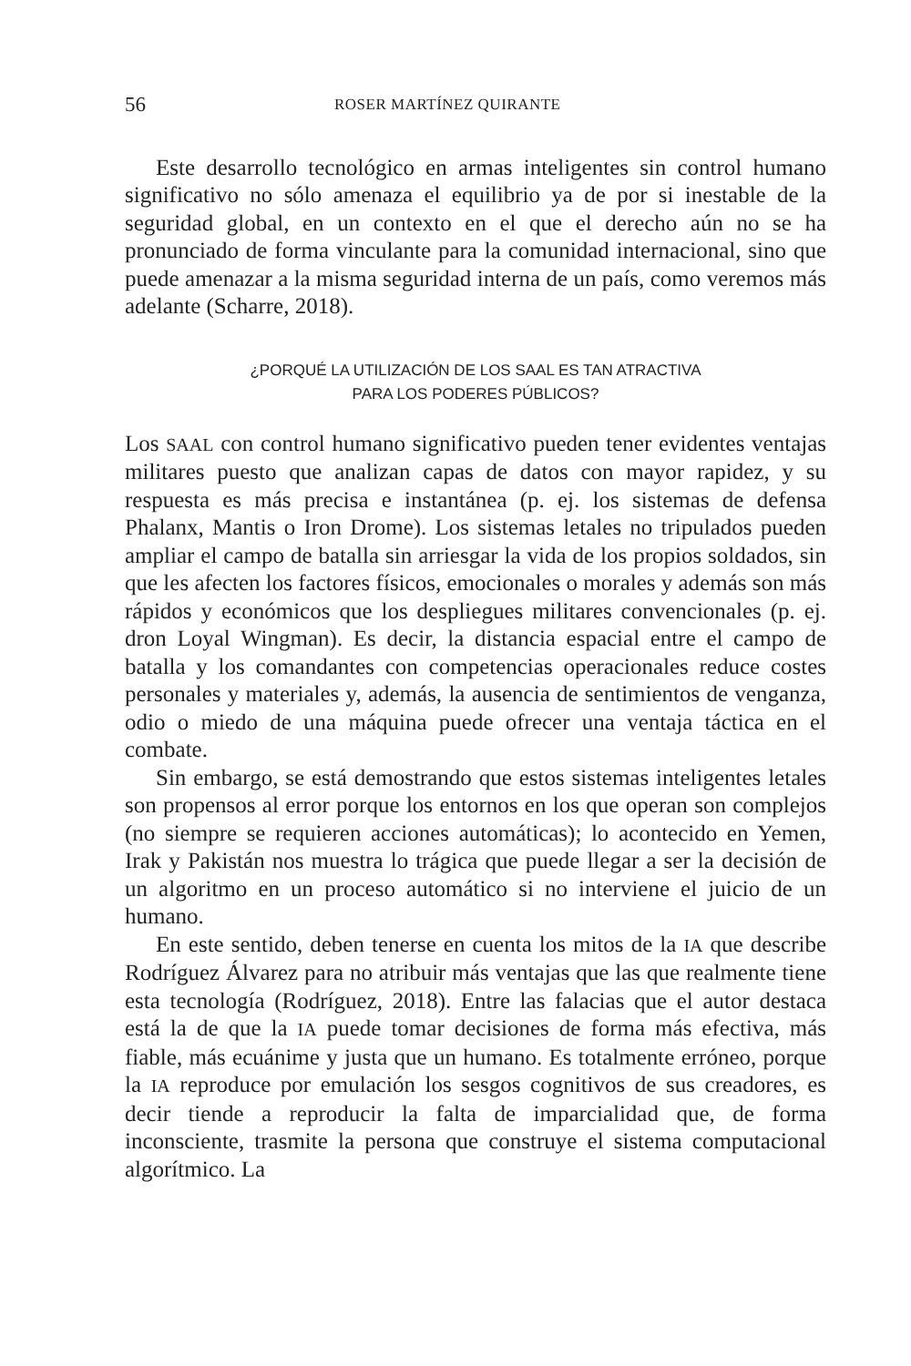56 ROSER MARTÍNEZ QUIRANTE
Este desarrollo tecnológico en armas inteligentes sin control humano significativo no sólo amenaza el equilibrio ya de por si inestable de la seguridad global, en un contexto en el que el derecho aún no se ha pronunciado de forma vinculante para la comunidad internacional, sino que puede amenazar a la misma seguridad interna de un país, como veremos más adelante (Scharre, 2018).
¿PORQUÉ LA UTILIZACIÓN DE LOS SAAL ES TAN ATRACTIVA
PARA LOS PODERES PÚBLICOS?
Los SAAL con control humano significativo pueden tener evidentes ventajas militares puesto que analizan capas de datos con mayor rapidez, y su respuesta es más precisa e instantánea (p. ej. los sistemas de defensa Phalanx, Mantis o Iron Drome). Los sistemas letales no tripulados pueden ampliar el campo de batalla sin arriesgar la vida de los propios soldados, sin que les afecten los factores físicos, emocionales o morales y además son más rápidos y económicos que los despliegues militares convencionales (p. ej. dron Loyal Wingman). Es decir, la distancia espacial entre el campo de batalla y los comandantes con competencias operacionales reduce costes personales y materiales y, además, la ausencia de sentimientos de venganza, odio o miedo de una máquina puede ofrecer una ventaja táctica en el combate.
Sin embargo, se está demostrando que estos sistemas inteligentes letales son propensos al error porque los entornos en los que operan son complejos (no siempre se requieren acciones automáticas); lo acontecido en Yemen, Irak y Pakistán nos muestra lo trágica que puede llegar a ser la decisión de un algoritmo en un proceso automático si no interviene el juicio de un humano.
En este sentido, deben tenerse en cuenta los mitos de la IA que describe Rodríguez Álvarez para no atribuir más ventajas que las que realmente tiene esta tecnología (Rodríguez, 2018). Entre las falacias que el autor destaca está la de que la IA puede tomar decisiones de forma más efectiva, más fiable, más ecuánime y justa que un humano. Es totalmente erróneo, porque la IA reproduce por emulación los sesgos cognitivos de sus creadores, es decir tiende a reproducir la falta de imparcialidad que, de forma inconsciente, trasmite la persona que construye el sistema computacional algorítmico. La